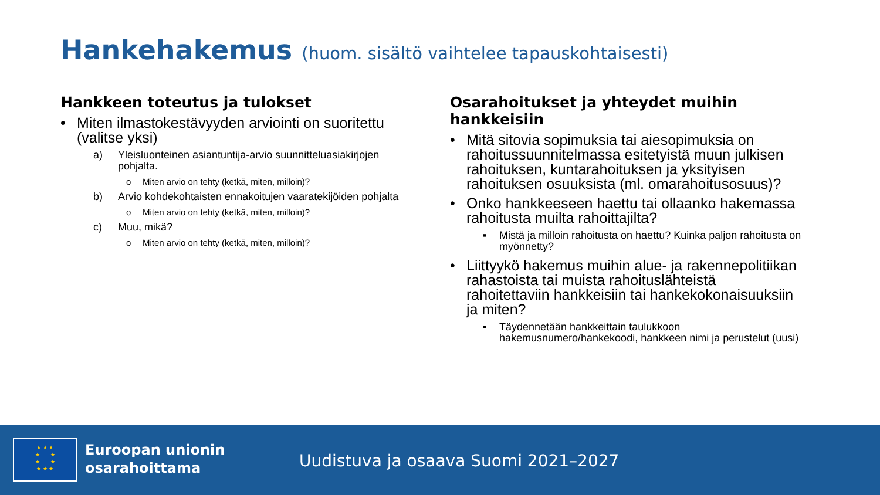Hankehakemus (huom. sisältö vaihtelee tapauskohtaisesti)
Hankkeen toteutus ja tulokset
• Miten ilmastokestävyyden arviointi on suoritettu (valitse yksi)
a) Yleisluonteinen asiantuntija-arvio suunnitteluasiakirjojen pohjalta.
o Miten arvio on tehty (ketkä, miten, milloin)?
b) Arvio kohdekohtaisten ennakoitujen vaaratekijöiden pohjalta
o Miten arvio on tehty (ketkä, miten, milloin)?
c) Muu, mikä?
o Miten arvio on tehty (ketkä, miten, milloin)?
Osarahoitukset ja yhteydet muihin hankkeisiin
• Mitä sitovia sopimuksia tai aiesopimuksia on rahoitussuunnitelmassa esitetyistä muun julkisen rahoituksen, kuntarahoituksen ja yksityisen rahoituksen osuuksista (ml. omarahoitusosuus)?
• Onko hankkeeseen haettu tai ollaanko hakemassa rahoitusta muilta rahoittajilta?
▪ Mistä ja milloin rahoitusta on haettu? Kuinka paljon rahoitusta on myönnetty?
• Liittyykö hakemus muihin alue- ja rakennepolitiikan rahastoista tai muista rahoituslähteistä rahoitettaviin hankkeisiin tai hankekokonaisuuksiin ja miten?
▪ Täydennetään hankkeittain taulukkoon hakemusnumero/hankekoodi, hankkeen nimi ja perustelut (uusi)
★ ★ ★
★ ★
★ ★
★ ★ ★
Euroopan unionin
osarahoittama
Uudistuva ja osaava Suomi 2021–2027